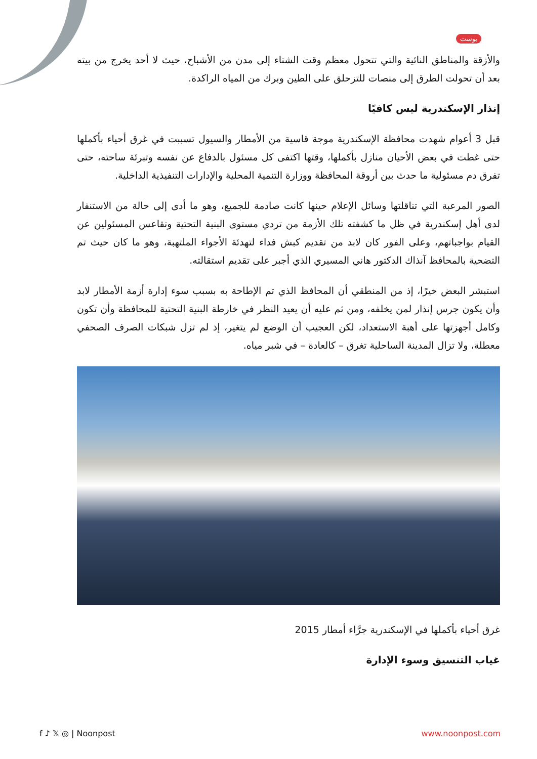بوست
والأزقة والمناطق النائية والتي تتحول معظم وقت الشتاء إلى مدن من الأشباح، حيث لا أحد يخرج من بيته بعد أن تحولت الطرق إلى منصات للتزحلق على الطين وبرك من المياه الراكدة.
إنذار الإسكندرية ليس كافيًا
قبل 3 أعوام شهدت محافظة الإسكندرية موجة قاسية من الأمطار والسيول تسببت في غرق أحياء بأكملها حتى غطت في بعض الأحيان منازل بأكملها، وقتها اكتفى كل مسئول بالدفاع عن نفسه وتبرئة ساحته، حتى تفرق دم مسئولية ما حدث بين أروقة المحافظة ووزارة التنمية المحلية والإدارات التنفيذية الداخلية.
الصور المرعبة التي تناقلتها وسائل الإعلام حينها كانت صادمة للجميع، وهو ما أدى إلى حالة من الاستنفار لدى أهل إسكندرية في ظل ما كشفته تلك الأزمة من تردي مستوى البنية التحتية وتقاعس المسئولين عن القيام بواجباتهم، وعلى الفور كان لابد من تقديم كبش فداء لتهدئة الأجواء الملتهبة، وهو ما كان حيث تم التضحية بالمحافظ آنذاك الدكتور هاني المسيري الذي أجبر على تقديم استقالته.
استبشر البعض خيرًا، إذ من المنطقي أن المحافظ الذي تم الإطاحة به بسبب سوء إدارة أزمة الأمطار لابد وأن يكون جرس إنذار لمن يخلفه، ومن ثم عليه أن يعيد النظر في خارطة البنية التحتية للمحافظة وأن تكون وكامل أجهزتها على أهبة الاستعداد، لكن العجيب أن الوضع لم يتغير، إذ لم تزل شبكات الصرف الصحفي معطلة، ولا تزال المدينة الساحلية تغرق – كالعادة – في شبر مياه.
غرق أحياء بأكملها في الإسكندرية جرَّاء أمطار 2015
غياب التنسيق وسوء الإدارة
f ♪ 𝕏 ◎ | Noonpost www.noonpost.com